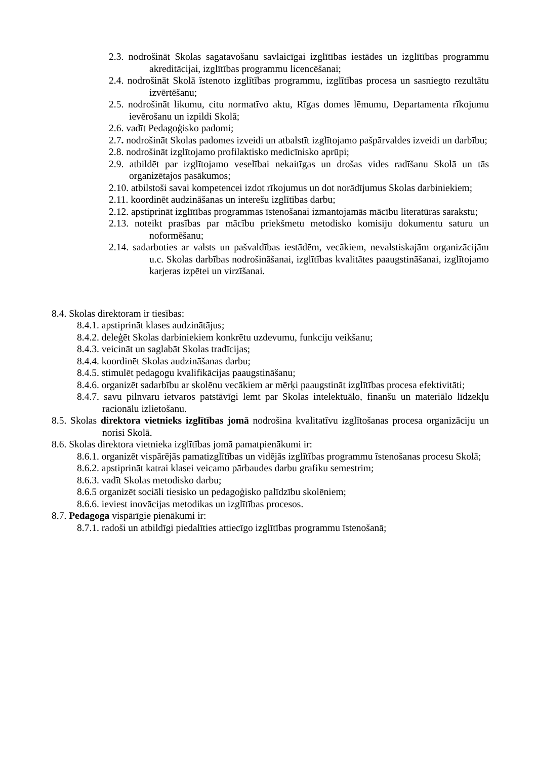2.3. nodrošināt Skolas sagatavošanu savlaicīgai izglītības iestādes un izglītības programmu akreditācijai, izglītības programmu licencēšanai;
2.4. nodrošināt Skolā īstenoto izglītības programmu, izglītības procesa un sasniegto rezultātu izvērtēšanu;
2.5. nodrošināt likumu, citu normatīvo aktu, Rīgas domes lēmumu, Departamenta rīkojumu ievērošanu un izpildi Skolā;
2.6. vadīt Pedagoģisko padomi;
2.7. nodrošināt Skolas padomes izveidi un atbalstīt izglītojamo pašpārvaldes izveidi un darbību;
2.8. nodrošināt izglītojamo profilaktisko medicīnisko aprūpi;
2.9. atbildēt par izglītojamo veselībai nekaitīgas un drošas vides radīšanu Skolā un tās organizētajos pasākumos;
2.10. atbilstoši savai kompetencei izdot rīkojumus un dot norādījumus Skolas darbiniekiem;
2.11. koordinēt audzināšanas un interešu izglītības darbu;
2.12. apstiprināt izglītības programmas īstenošanai izmantojamās mācību literatūras sarakstu;
2.13. noteikt prasības par mācību priekšmetu metodisko komisiju dokumentu saturu un noformēšanu;
2.14. sadarboties ar valsts un pašvaldības iestādēm, vecākiem, nevalstiskajām organizācijām u.c. Skolas darbības nodrošināšanai, izglītības kvalitātes paaugstināšanai, izglītojamo karjeras izpētei un virzīšanai.
8.4. Skolas direktoram ir tiesības:
8.4.1. apstiprināt klases audzinātājus;
8.4.2. deleģēt Skolas darbiniekiem konkrētu uzdevumu, funkciju veikšanu;
8.4.3. veicināt un saglabāt Skolas tradīcijas;
8.4.4. koordinēt Skolas audzināšanas darbu;
8.4.5. stimulēt pedagogu kvalifikācijas paaugstināšanu;
8.4.6. organizēt sadarbību ar skolēnu vecākiem ar mērķi paaugstināt izglītības procesa efektivitāti;
8.4.7. savu pilnvaru ietvaros patstāvīgi lemt par Skolas intelektuālo, finanšu un materiālo līdzekļu racionālu izlietošanu.
8.5. Skolas direktora vietnieks izglītības jomā nodrošina kvalitatīvu izglītošanas procesa organizāciju un norisi Skolā.
8.6. Skolas direktora vietnieka izglītības jomā pamatpienākumi ir:
8.6.1. organizēt vispārējās pamatizglītības un vidējās izglītības programmu īstenošanas procesu Skolā;
8.6.2. apstiprināt katrai klasei veicamo pārbaudes darbu grafiku semestrim;
8.6.3. vadīt Skolas metodisko darbu;
8.6.5 organizēt sociāli tiesisko un pedagoģisko palīdzību skolēniem;
8.6.6. ieviest inovācijas metodikas un izglītības procesos.
8.7. Pedagoga vispārīgie pienākumi ir:
8.7.1. radoši un atbildīgi piedalīties attiecīgo izglītības programmu īstenošanā;